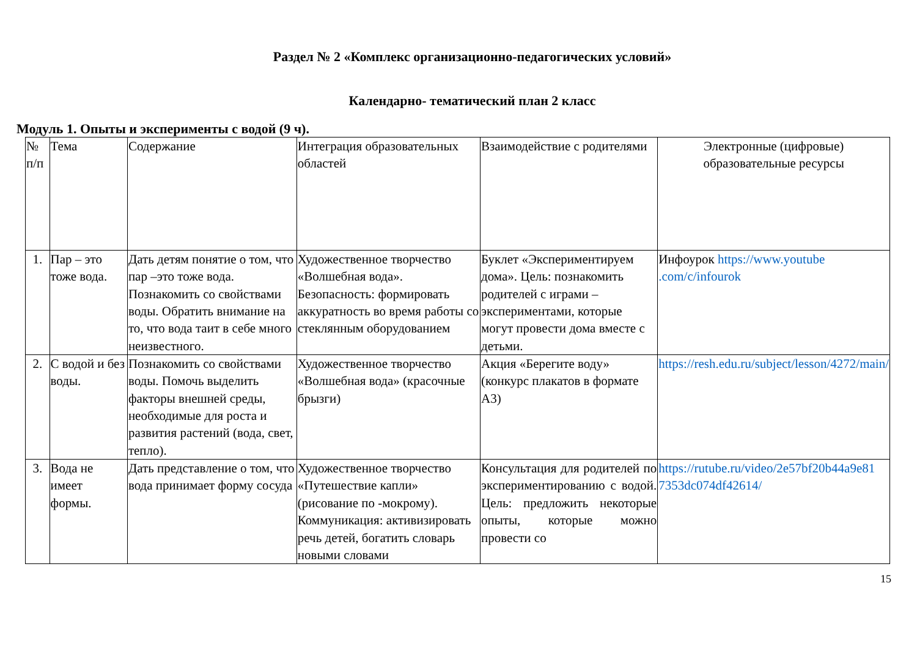Раздел № 2 «Комплекс организационно-педагогических условий»
Календарно- тематический план 2 класс
Модуль 1. Опыты и эксперименты с водой (9 ч).
| № п/п | Тема | Содержание | Интеграция образовательных областей | Взаимодействие с родителями | Электронные (цифровые) образовательные ресурсы |
| --- | --- | --- | --- | --- | --- |
| 1. | Пар – это тоже вода. | Дать детям понятие о том, что пар –это тоже вода. Познакомить со свойствами воды. Обратить внимание на то, что вода таит в себе много неизвестного. | Художественное творчество «Волшебная вода». Безопасность: формировать аккуратность во время работы со стеклянным оборудованием | Буклет «Экспериментируем дома». Цель: познакомить родителей с играми – экспериментами, которые могут провести дома вместе с детьми. | Инфоурок https://www.youtube .com/c/infourok |
| 2. | С водой и без воды. | Познакомить со свойствами воды. Помочь выделить факторы внешней среды, необходимые для роста и развития растений (вода, свет, тепло). | Художественное творчество «Волшебная вода» (красочные брызги) | Акция «Берегите воду» (конкурс плакатов в формате А3) | https://resh.edu.ru/subject/lesson/4272/main/ |
| 3. | Вода не имеет формы. | Дать представление о том, что вода принимает форму сосуда | Художественное творчество «Путешествие капли» (рисование по -мокрому). Коммуникация: активизировать речь детей, богатить словарь новыми словами | Консультация для родителей по экспериментированию с водой. Цель: предложить некоторые опыты, которые можно провести со | https://rutube.ru/video/2e57bf20b44a9e81 7353dc074df42614/ |
15